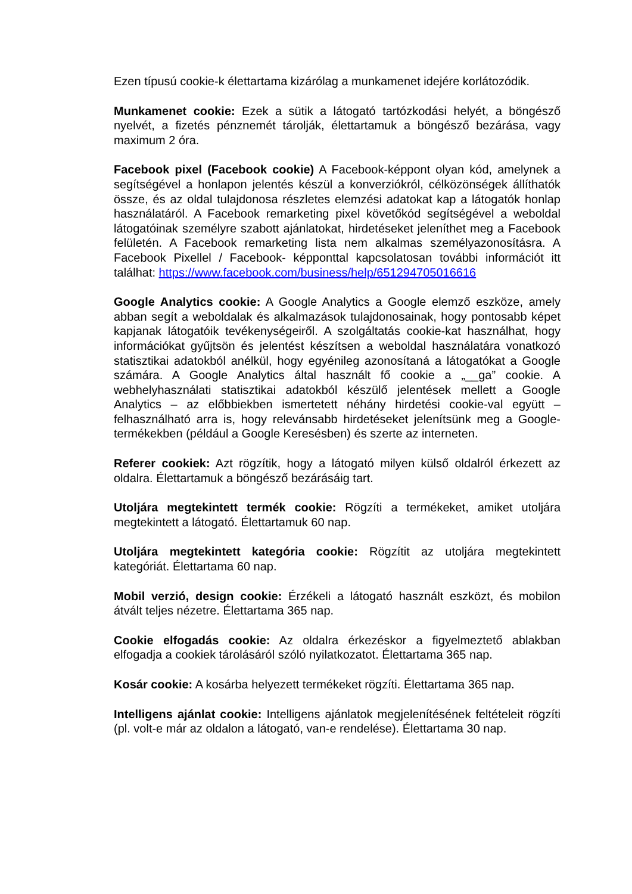Ezen típusú cookie-k élettartama kizárólag a munkamenet idejére korlátozódik.
Munkamenet cookie: Ezek a sütik a látogató tartózkodási helyét, a böngésző nyelvét, a fizetés pénznemét tárolják, élettartamuk a böngésző bezárása, vagy maximum 2 óra.
Facebook pixel (Facebook cookie) A Facebook-képpont olyan kód, amelynek a segítségével a honlapon jelentés készül a konverziókról, célközönségek állíthatók össze, és az oldal tulajdonosa részletes elemzési adatokat kap a látogatók honlap használatáról. A Facebook remarketing pixel követőkód segítségével a weboldal látogatóinak személyre szabott ajánlatokat, hirdetéseket jeleníthet meg a Facebook felületén. A Facebook remarketing lista nem alkalmas személyazonosításra. A Facebook Pixellel / Facebook- képponttal kapcsolatosan további információt itt találhat: https://www.facebook.com/business/help/651294705016616
Google Analytics cookie: A Google Analytics a Google elemző eszköze, amely abban segít a weboldalak és alkalmazások tulajdonosainak, hogy pontosabb képet kapjanak látogatóik tevékenységeiről. A szolgáltatás cookie-kat használhat, hogy információkat gyűjtsön és jelentést készítsen a weboldal használatára vonatkozó statisztikai adatokból anélkül, hogy egyénileg azonosítaná a látogatókat a Google számára. A Google Analytics által használt fő cookie a „__ga” cookie. A webhelyhasználati statisztikai adatokból készülő jelentések mellett a Google Analytics – az előbbiekben ismertetett néhány hirdetési cookie-val együtt – felhasználható arra is, hogy relevánsabb hirdetéseket jelenítsünk meg a Google-termékekben (például a Google Keresésben) és szerte az interneten.
Referer cookiek: Azt rögzítik, hogy a látogató milyen külső oldalról érkezett az oldalra. Élettartamuk a böngésző bezárásáig tart.
Utoljára megtekintett termék cookie: Rögzíti a termékeket, amiket utoljára megtekintett a látogató. Élettartamuk 60 nap.
Utoljára megtekintett kategória cookie: Rögzítit az utoljára megtekintett kategóriát. Élettartama 60 nap.
Mobil verzió, design cookie: Érzékeli a látogató használt eszközt, és mobilon átvált teljes nézetre. Élettartama 365 nap.
Cookie elfogadás cookie: Az oldalra érkezéskor a figyelmeztető ablakban elfogadja a cookiek tárolásáról szóló nyilatkozatot. Élettartama 365 nap.
Kosár cookie: A kosárba helyezett termékeket rögzíti. Élettartama 365 nap.
Intelligens ajánlat cookie: Intelligens ajánlatok megjelenítésének feltételeit rögzíti (pl. volt-e már az oldalon a látogató, van-e rendelése). Élettartama 30 nap.